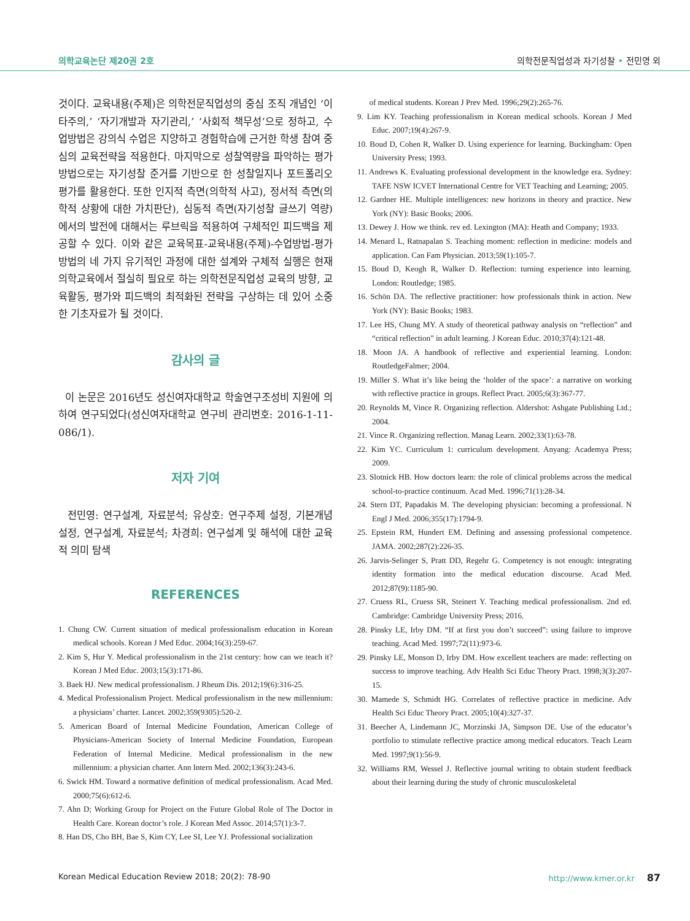의학교육논단 제20권 2호 의학전문직업성과 자기성찰 • 전민영 외
것이다. 교육내용(주제)은 의학전문직업성의 중심 조직 개념인 ‘이타주의,’ ‘자기개발과 자기관리,’ ‘사회적 책무성’으로 정하고, 수업방법은 강의식 수업은 지양하고 경험학습에 근거한 학생 참여 중심의 교육전략을 적용한다. 마지막으로 성찰역량을 파악하는 평가방법으로는 자기성찰 준거를 기반으로 한 성찰일지나 포트폴리오 평가를 활용한다. 또한 인지적 측면(의학적 사고), 정서적 측면(의학적 상황에 대한 가치판단), 심동적 측면(자기성찰 글쓰기 역량)에서의 발전에 대해서는 루브릭을 적용하여 구체적인 피드백을 제공할 수 있다. 이와 같은 교육목표-교육내용(주제)-수업방법-평가방법의 네 가지 유기적인 과정에 대한 설계와 구체적 실행은 현재 의학교육에서 절실히 필요로 하는 의학전문직업성 교육의 방향, 교육활동, 평가와 피드백의 최적화된 전략을 구상하는 데 있어 소중한 기초자료가 될 것이다.
감사의 글
이 논문은 2016년도 성신여자대학교 학술연구조성비 지원에 의하여 연구되었다(성신여자대학교 연구비 관리번호: 2016-1-11-086/1).
저자 기여
전민영: 연구설계, 자료분석; 유상호: 연구주제 설정, 기본개념 설정, 연구설계, 자료분석; 차경희: 연구설계 및 해석에 대한 교육적 의미 탐색
REFERENCES
1. Chung CW. Current situation of medical professionalism education in Korean medical schools. Korean J Med Educ. 2004;16(3):259-67.
2. Kim S, Hur Y. Medical professionalism in the 21st century: how can we teach it? Korean J Med Educ. 2003;15(3):171-86.
3. Baek HJ. New medical professionalism. J Rheum Dis. 2012;19(6):316-25.
4. Medical Professionalism Project. Medical professionalism in the new millennium: a physicians’ charter. Lancet. 2002;359(9305):520-2.
5. American Board of Internal Medicine Foundation, American College of Physicians-American Society of Internal Medicine Foundation, European Federation of Internal Medicine. Medical professionalism in the new millennium: a physician charter. Ann Intern Med. 2002;136(3):243-6.
6. Swick HM. Toward a normative definition of medical professionalism. Acad Med. 2000;75(6):612-6.
7. Ahn D; Working Group for Project on the Future Global Role of The Doctor in Health Care. Korean doctor’s role. J Korean Med Assoc. 2014;57(1):3-7.
8. Han DS, Cho BH, Bae S, Kim CY, Lee SI, Lee YJ. Professional socialization
of medical students. Korean J Prev Med. 1996;29(2):265-76.
9. Lim KY. Teaching professionalism in Korean medical schools. Korean J Med Educ. 2007;19(4):267-9.
10. Boud D, Cohen R, Walker D. Using experience for learning. Buckingham: Open University Press; 1993.
11. Andrews K. Evaluating professional development in the knowledge era. Sydney: TAFE NSW ICVET International Centre for VET Teaching and Learning; 2005.
12. Gardner HE. Multiple intelligences: new horizons in theory and practice. New York (NY): Basic Books; 2006.
13. Dewey J. How we think. rev ed. Lexington (MA): Heath and Company; 1933.
14. Menard L, Ratnapalan S. Teaching moment: reflection in medicine: models and application. Can Fam Physician. 2013;59(1):105-7.
15. Boud D, Keogh R, Walker D. Reflection: turning experience into learning. London: Routledge; 1985.
16. Schön DA. The reflective practitioner: how professionals think in action. New York (NY): Basic Books; 1983.
17. Lee HS, Chung MY. A study of theoretical pathway analysis on “reflection” and “critical reflection” in adult learning. J Korean Educ. 2010;37(4):121-48.
18. Moon JA. A handbook of reflective and experiential learning. London: RoutledgeFalmer; 2004.
19. Miller S. What it’s like being the ‘holder of the space’: a narrative on working with reflective practice in groups. Reflect Pract. 2005;6(3):367-77.
20. Reynolds M, Vince R. Organizing reflection. Aldershot: Ashgate Publishing Ltd.; 2004.
21. Vince R. Organizing reflection. Manag Learn. 2002;33(1):63-78.
22. Kim YC. Curriculum 1: curriculum development. Anyang: Academya Press; 2009.
23. Slotnick HB. How doctors learn: the role of clinical problems across the medical school-to-practice continuum. Acad Med. 1996;71(1):28-34.
24. Stern DT, Papadakis M. The developing physician: becoming a professional. N Engl J Med. 2006;355(17):1794-9.
25. Epstein RM, Hundert EM. Defining and assessing professional competence. JAMA. 2002;287(2):226-35.
26. Jarvis-Selinger S, Pratt DD, Regehr G. Competency is not enough: integrating identity formation into the medical education discourse. Acad Med. 2012;87(9):1185-90.
27. Cruess RL, Cruess SR, Steinert Y. Teaching medical professionalism. 2nd ed. Cambridge: Cambridge University Press; 2016.
28. Pinsky LE, Irby DM. “If at first you don’t succeed”: using failure to improve teaching. Acad Med. 1997;72(11):973-6.
29. Pinsky LE, Monson D, Irby DM. How excellent teachers are made: reflecting on success to improve teaching. Adv Health Sci Educ Theory Pract. 1998;3(3):207-15.
30. Mamede S, Schmidt HG. Correlates of reflective practice in medicine. Adv Health Sci Educ Theory Pract. 2005;10(4):327-37.
31. Beecher A, Lindemann JC, Morzinski JA, Simpson DE. Use of the educator’s portfolio to stimulate reflective practice among medical educators. Teach Learn Med. 1997;9(1):56-9.
32. Williams RM, Wessel J. Reflective journal writing to obtain student feedback about their learning during the study of chronic musculoskeletal
Korean Medical Education Review 2018; 20(2): 78-90 http://www.kmer.or.kr 87